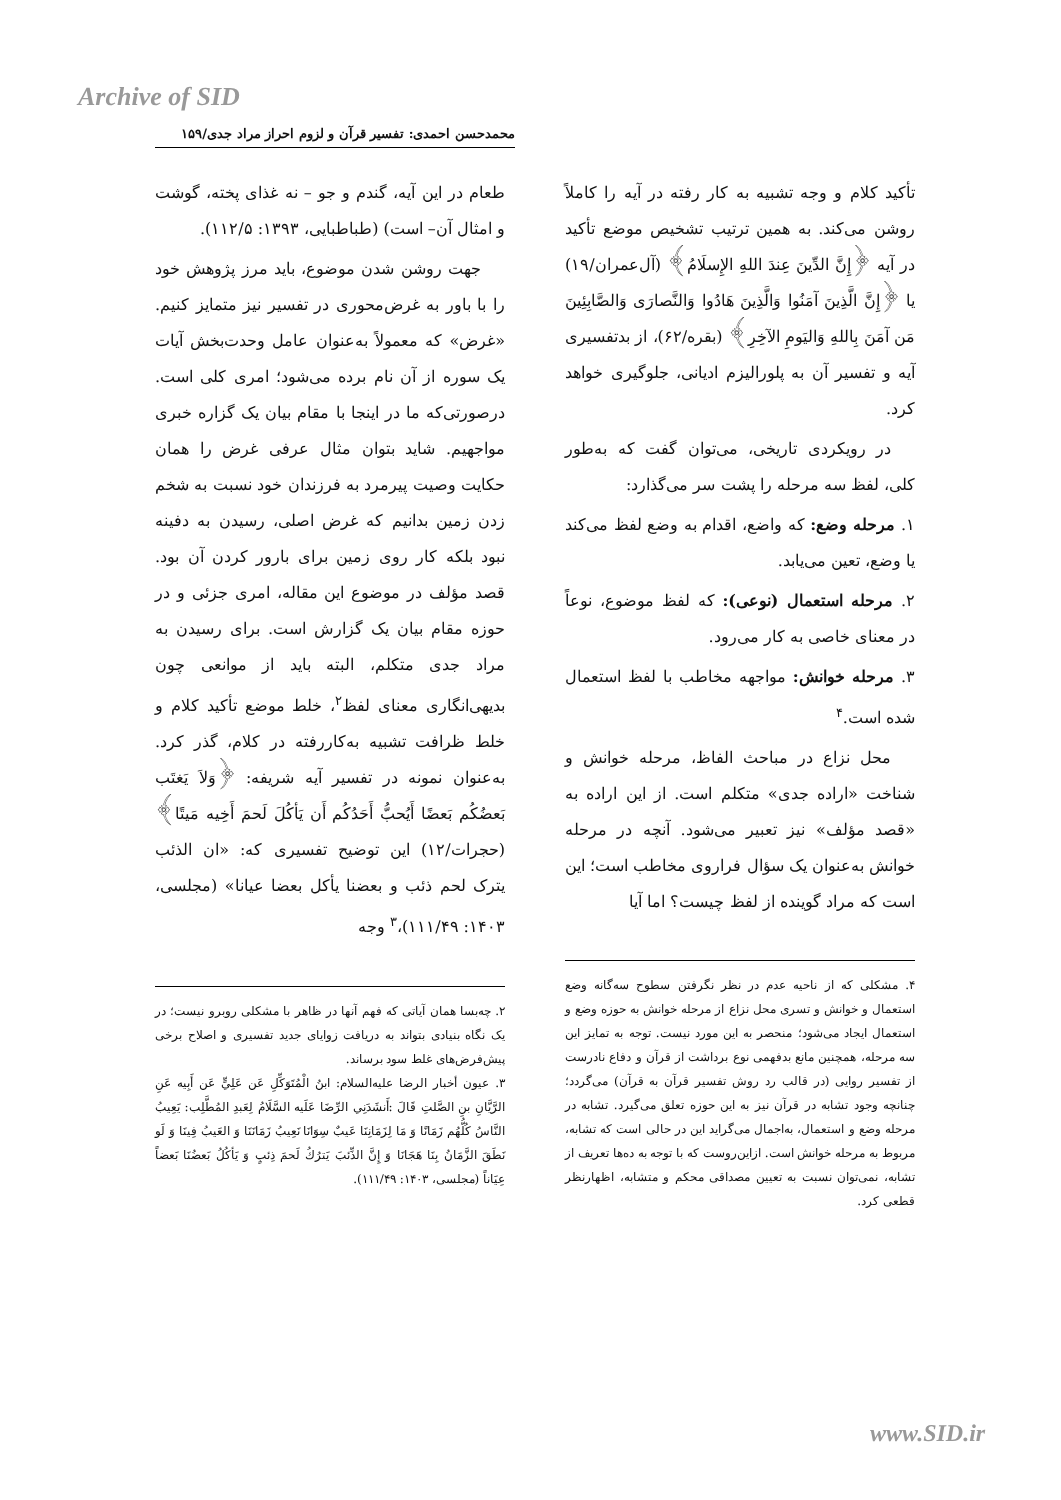Archive of SID
محمدحسن احمدی: تفسیر قرآن و لزوم احراز مراد جدی/۱۵۹
طعام در این آیه، گندم و جو – نه غذای پخته، گوشت و امثال آن– است) (طباطبایی، ۱۳۹۳: ۱۱۲/۵).
جهت روشن شدن موضوع، باید مرز پژوهش خود را با باور به غرض‌محوری در تفسیر نیز متمایز کنیم. «غرض» که معمولاً به‌عنوان عامل وحدت‌بخش آیات یک سوره از آن نام برده می‌شود؛ امری کلی است. درصورتی‌که ما در اینجا با مقام بیان یک گزاره خبری مواجهیم. شاید بتوان مثال عرفی غرض را همان حکایت وصیت پیرمرد به فرزندان خود نسبت به شخم زدن زمین بدانیم که غرض اصلی، رسیدن به دفینه نبود بلکه کار روی زمین برای بارور کردن آن بود. قصد مؤلف در موضوع این مقاله، امری جزئی و در حوزه مقام بیان یک گزارش است. برای رسیدن به مراد جدی متکلم، البته باید از موانعی چون بدیهی‌انگاری معنای لفظ<sup>۲</sup>، خلط موضع تأکید کلام و خلط ظرافت تشبیه به‌کاررفته در کلام، گذر کرد. به‌عنوان نمونه در تفسیر آیه شریفه: ﴿وَلاَ يَغتَب بَعضُكُم بَعضًا أَيُحبُّ أَحَدُكُم أَن يَأكُلَ لَحمَ أَخِيه مَيتًا﴾ (حجرات/۱۲) این توضیح تفسیری که: «ان الذئب یترک لحم ذئب و بعضنا یأکل بعضا عیانا» (مجلسی، ۱۴۰۳: ۱۱۱/۴۹)،<sup>۳</sup> وجه
۲. چه‌بسا همان آیاتی که فهم آنها در ظاهر با مشکلی روبرو نیست؛ در یک نگاه بنیادی بتواند به دریافت زوایای جدید تفسیری و اصلاح برخی پیش‌فرض‌های غلط سود برساند.
۳. عیون أخبار الرضا علیه‌السلام: ابنُ الْمُتَوَكِّلِ عَن عَلِيٍّ عَن أَبِيه عَنِ الرَّيَّانِ بنِ الصَّلتِ قَالَ :أَنشَدَنِي الرِّضَا عَلَيه السَّلَامُ لِعَبدِ المُطَّلِب: يَعِيبُ النَّاسُ كُلُّهُم زَمَانًا وَ مَا لِزَمَانِنَا عَيبٌ سِوَانَا نَعِيبُ زَمَانَنَا وَ العَيبُ فِينَا وَ لَو نَطَقَ الزَّمَانُ بِنَا هَجَانَا وَ إِنَّ الذِّئبَ يَترُكُ لَحمَ ذِئبٍ وَ يَأكُلُ بَعضُنَا بَعضاً عِيَاناً (مجلسی، ۱۴۰۳: ۱۱۱/۴۹).
تأکید کلام و وجه تشبیه به کار رفته در آیه را کاملاً روشن می‌کند. به همین ترتیب تشخیص موضع تأکید در آیه ﴿إِنَّ الدِّينَ عِندَ اللهِ الإِسلَامُ﴾ (آل‌عمران/۱۹) یا ﴿إِنَّ الَّذِينَ آمَنُوا وَالَّذِينَ هَادُوا وَالنَّصارَى وَالصَّابِئِينَ مَن آمَنَ بِاللهِ وَاليَومِ الآخِرِ﴾ (بقره/۶۲)، از بدتفسیری آیه و تفسیر آن به پلورالیزم ادیانی، جلوگیری خواهد کرد.
در رویکردی تاریخی، می‌توان گفت که به‌طور کلی، لفظ سه مرحله را پشت سر می‌گذارد:
۱. مرحله وضع: که واضع، اقدام به وضع لفظ می‌کند یا وضع، تعین می‌یابد.
۲. مرحله استعمال (نوعی): که لفظ موضوع، نوعاً در معنای خاصی به کار می‌رود.
۳. مرحله خوانش: مواجهه مخاطب با لفظ استعمال شده است.<sup>۴</sup>
محل نزاع در مباحث الفاظ، مرحله خوانش و شناخت «اراده جدی» متکلم است. از این اراده به «قصد مؤلف» نیز تعبیر می‌شود. آنچه در مرحله خوانش به‌عنوان یک سؤال فراروی مخاطب است؛ این است که مراد گوینده از لفظ چیست؟ اما آیا
۴. مشکلی که از ناحیه عدم در نظر نگرفتن سطوح سه‌گانه وضع استعمال و خوانش و تسری محل نزاع از مرحله خوانش به حوزه وضع و استعمال ایجاد می‌شود؛ منحصر به این مورد نیست. توجه به تمایز این سه مرحله، همچنین مانع بدفهمی نوع برداشت از قرآن و دفاع نادرست از تفسیر روایی (در قالب رد روش تفسیر قرآن به قرآن) می‌گردد؛ چنانچه وجود تشابه در قرآن نیز به این حوزه تعلق می‌گیرد. تشابه در مرحله وضع و استعمال، به‌اجمال می‌گراید این در حالی است که تشابه، مربوط به مرحله خوانش است. ازاین‌روست که با توجه به ده‌ها تعریف از تشابه، نمی‌توان نسبت به تعیین مصداقی محکم و متشابه، اظهارنظر قطعی کرد.
www.SID.ir